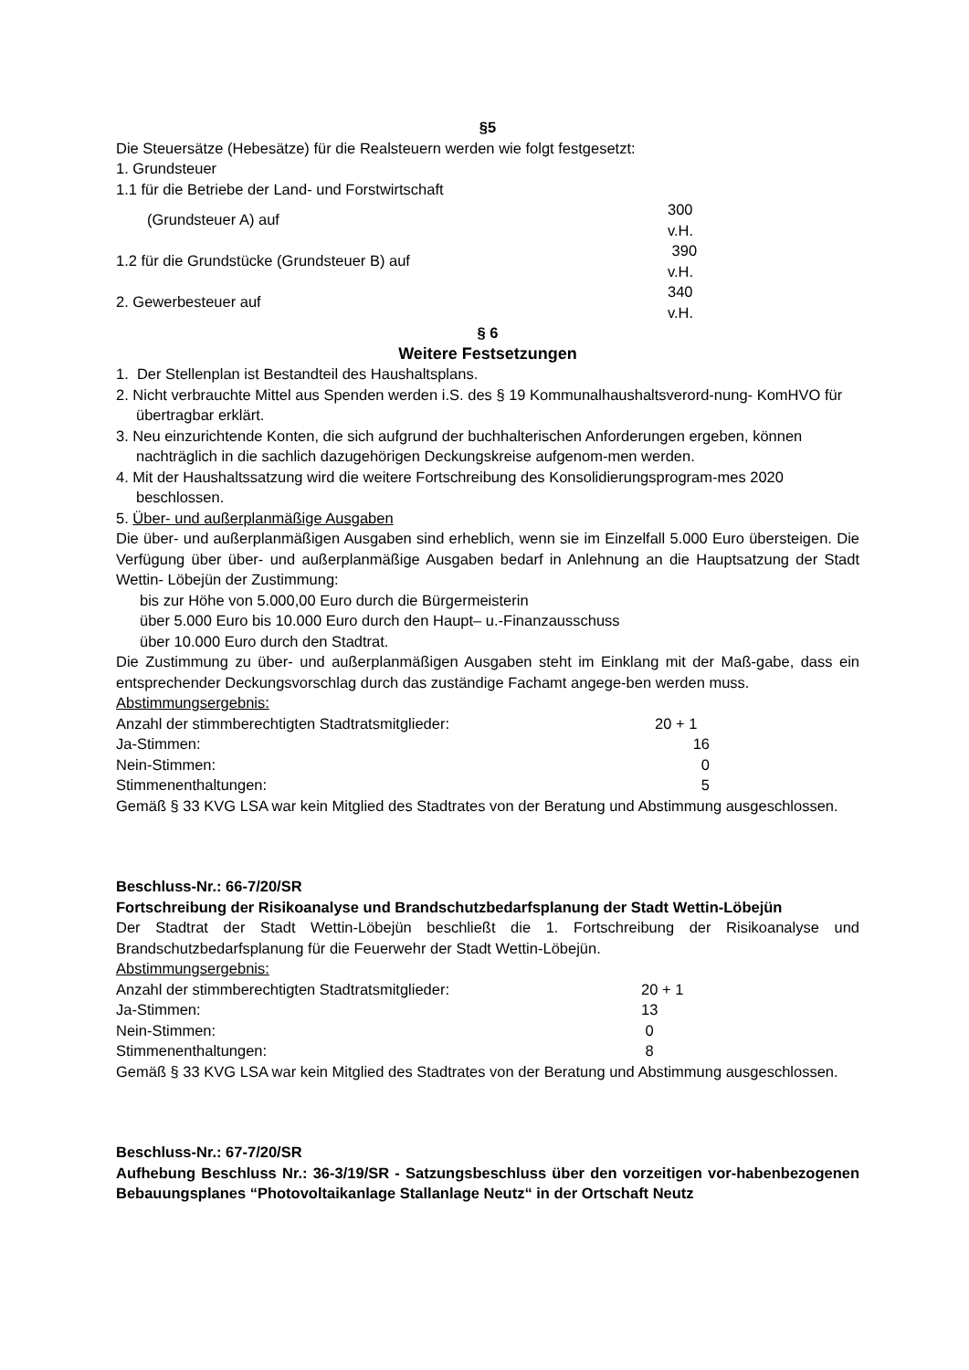§5
Die Steuersätze (Hebesätze) für die Realsteuern werden wie folgt festgesetzt:
1. Grundsteuer
1.1 für die Betriebe der Land- und Forstwirtschaft
| (Grundsteuer A) auf | 300 v.H. |
| 1.2 für die Grundstücke (Grundsteuer B) auf | 390 v.H. |
| 2. Gewerbesteuer auf | 340 v.H. |
§ 6
Weitere Festsetzungen
1. Der Stellenplan ist Bestandteil des Haushaltsplans.
2. Nicht verbrauchte Mittel aus Spenden werden i.S. des § 19 Kommunalhaushaltsverord-nung- KomHVO für übertragbar erklärt.
3. Neu einzurichtende Konten, die sich aufgrund der buchhalterischen Anforderungen ergeben, können nachträglich in die sachlich dazugehörigen Deckungskreise aufgenom-men werden.
4. Mit der Haushaltssatzung wird die weitere Fortschreibung des Konsolidierungsprogram-mes 2020 beschlossen.
5. Über- und außerplanmäßige Ausgaben
Die über- und außerplanmäßigen Ausgaben sind erheblich, wenn sie im Einzelfall 5.000 Euro übersteigen. Die Verfügung über über- und außerplanmäßige Ausgaben bedarf in Anlehnung an die Hauptsatzung der Stadt Wettin- Löbejün der Zustimmung:
bis zur Höhe von 5.000,00 Euro durch die Bürgermeisterin
über 5.000 Euro bis 10.000 Euro durch den Haupt– u.-Finanzausschuss
über 10.000 Euro durch den Stadtrat.
Die Zustimmung zu über- und außerplanmäßigen Ausgaben steht im Einklang mit der Maß-gabe, dass ein entsprechender Deckungsvorschlag durch das zuständige Fachamt angege-ben werden muss.
Abstimmungsergebnis:
| Anzahl der stimmberechtigten Stadtratsmitglieder: | 20 + 1 |
| Ja-Stimmen: | 16 |
| Nein-Stimmen: | 0 |
| Stimmenenthaltungen: | 5 |
Gemäß § 33 KVG LSA war kein Mitglied des Stadtrates von der Beratung und Abstimmung ausgeschlossen.
Beschluss-Nr.: 66-7/20/SR
Fortschreibung der Risikoanalyse und Brandschutzbedarfsplanung der Stadt Wettin-Löbejün
Der Stadtrat der Stadt Wettin-Löbejün beschließt die 1. Fortschreibung der Risikoanalyse und Brandschutzbedarfsplanung für die Feuerwehr der Stadt Wettin-Löbejün.
Abstimmungsergebnis:
| Anzahl der stimmberechtigten Stadtratsmitglieder: | 20 + 1 |
| Ja-Stimmen: | 13 |
| Nein-Stimmen: | 0 |
| Stimmenenthaltungen: | 8 |
Gemäß § 33 KVG LSA war kein Mitglied des Stadtrates von der Beratung und Abstimmung ausgeschlossen.
Beschluss-Nr.: 67-7/20/SR
Aufhebung Beschluss Nr.: 36-3/19/SR - Satzungsbeschluss über den vorzeitigen vor-habenbezogenen Bebauungsplanes “Photovoltaikanlage Stallanlage Neutz“ in der Ortschaft Neutz